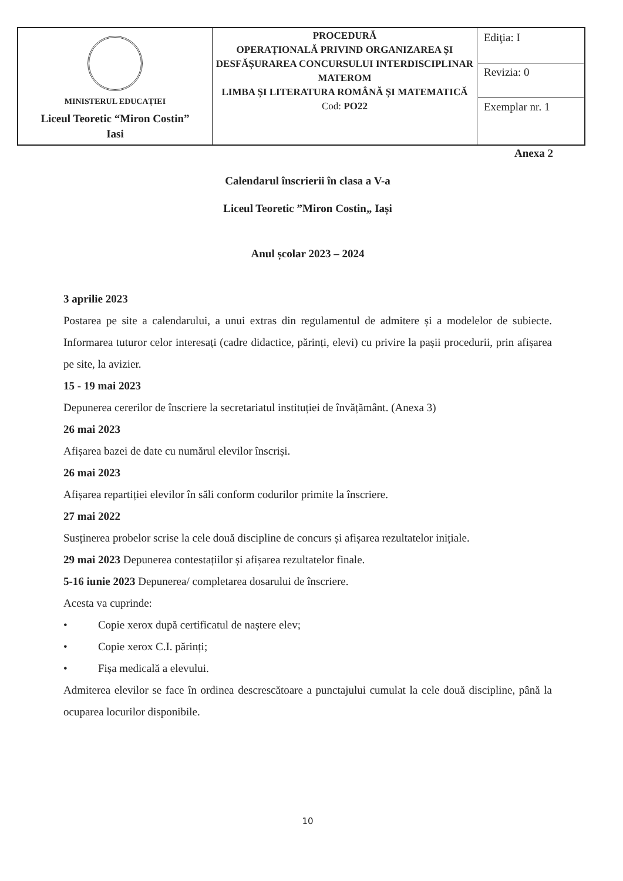| MINISTERUL EDUCAȚIEI Liceul Teoretic “Miron Costin” Iasi | PROCEDURĂ OPERAȚIONALĂ PRIVIND ORGANIZAREA ȘI DESFĂȘURAREA CONCURSULUI INTERDISCIPLINAR MATEROM LIMBA ȘI LITERATURA ROMÂNĂ ȘI MATEMATICĂ Cod: PO22 | Ediţia: I Revizia: 0 Exemplar nr. 1 |
Anexa 2
Calendarul înscrierii în clasa a V-a
Liceul Teoretic ”Miron Costin„ Iași
Anul școlar 2023 – 2024
3 aprilie 2023
Postarea pe site a calendarului, a unui extras din regulamentul de admitere și a modelelor de subiecte. Informarea tuturor celor interesați (cadre didactice, părinți, elevi) cu privire la pașii procedurii, prin afișarea pe site, la avizier.
15 - 19 mai 2023
Depunerea cererilor de înscriere la secretariatul instituției de învățământ. (Anexa 3)
26 mai 2023
Afișarea bazei de date cu numărul elevilor înscriși.
26 mai 2023
Afișarea repartiției elevilor în săli conform codurilor primite la înscriere.
27 mai 2022
Susținerea probelor scrise la cele două discipline de concurs și afișarea rezultatelor inițiale.
29 mai 2023 Depunerea contestațiilor și afișarea rezultatelor finale.
5-16 iunie 2023 Depunerea/ completarea dosarului de înscriere.
Acesta va cuprinde:
• Copie xerox după certificatul de naștere elev;
• Copie xerox C.I. părinți;
• Fișa medicală a elevului.
Admiterea elevilor se face în ordinea descrescătoare a punctajului cumulat la cele două discipline, până la ocuparea locurilor disponibile.
10